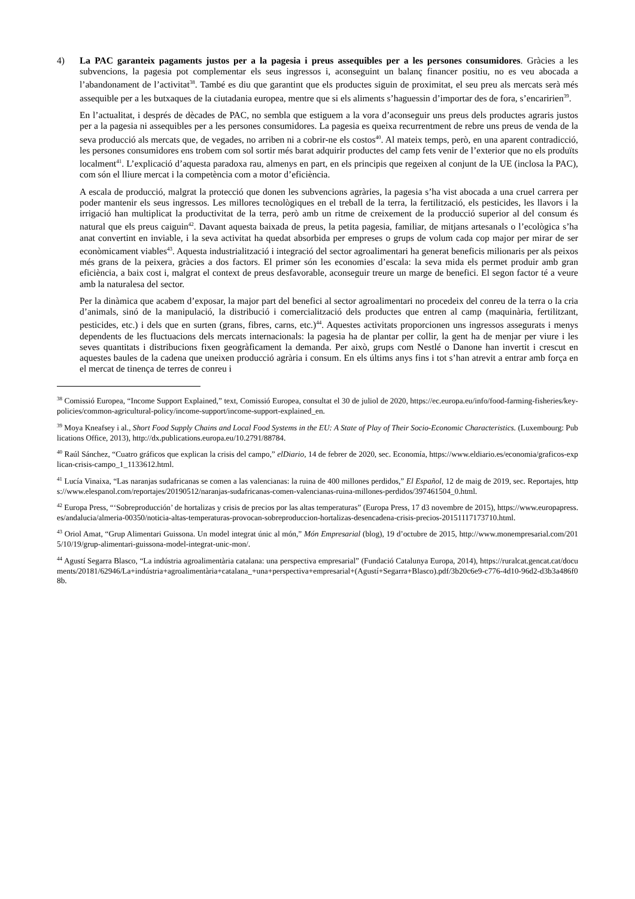4) La PAC garanteix pagaments justos per a la pagesia i preus assequibles per a les persones consumidores. Gràcies a les subvencions, la pagesia pot complementar els seus ingressos i, aconseguint un balanç financer positiu, no es veu abocada a l’abandonament de l’activitat<sup>38</sup>. També es diu que garantint que els productes siguin de proximitat, el seu preu als mercats serà més assequible per a les butxaques de la ciutadania europea, mentre que si els aliments s’haguessin d’importar des de fora, s’encaririen<sup>39</sup>.
En l’actualitat, i després de dècades de PAC, no sembla que estiguem a la vora d’aconseguir uns preus dels productes agraris justos per a la pagesia ni assequibles per a les persones consumidores. La pagesia es queixa recurrentment de rebre uns preus de venda de la seva producció als mercats que, de vegades, no arriben ni a cobrir-ne els costos<sup>40</sup>. Al mateix temps, però, en una aparent contradicció, les persones consumidores ens trobem com sol sortir més barat adquirir productes del camp fets venir de l’exterior que no els produïts localment<sup>41</sup>. L’explicació d’aquesta paradoxa rau, almenys en part, en els principis que regeixen al conjunt de la UE (inclosa la PAC), com són el lliure mercat i la competència com a motor d’eficiència.
A escala de producció, malgrat la protecció que donen les subvencions agràries, la pagesia s’ha vist abocada a una cruel carrera per poder mantenir els seus ingressos. Les millores tecnològiques en el treball de la terra, la fertilització, els pesticides, les llavors i la irrigació han multiplicat la productivitat de la terra, però amb un ritme de creixement de la producció superior al del consum és natural que els preus caiguin<sup>42</sup>. Davant aquesta baixada de preus, la petita pagesia, familiar, de mitjans artesanals o l’ecològica s’ha anat convertint en inviable, i la seva activitat ha quedat absorbida per empreses o grups de volum cada cop major per mirar de ser econòmicament viables<sup>43</sup>. Aquesta industrialització i integració del sector agroalimentari ha generat beneficis milionaris per als peixos més grans de la peixera, gràcies a dos factors. El primer són les economies d’escala: la seva mida els permet produir amb gran eficiència, a baix cost i, malgrat el context de preus desfavorable, aconseguir treure un marge de benefici. El segon factor té a veure amb la naturalesa del sector.
Per la dinàmica que acabem d’exposar, la major part del benefici al sector agroalimentari no procedeix del conreu de la terra o la cria d’animals, sinó de la manipulació, la distribució i comercialització dels productes que entren al camp (maquinària, fertilitzant, pesticides, etc.) i dels que en surten (grans, fibres, carns, etc.)<sup>44</sup>. Aquestes activitats proporcionen uns ingressos assegurats i menys dependents de les fluctuacions dels mercats internacionals: la pagesia ha de plantar per collir, la gent ha de menjar per viure i les seves quantitats i distribucions fixen geogràficament la demanda. Per això, grups com Nestlé o Danone han invertit i crescut en aquestes baules de la cadena que uneixen producció agrària i consum. En els últims anys fins i tot s’han atrevit a entrar amb força en el mercat de tinença de terres de conreu i
<sup>38</sup> Comissió Europea, “Income Support Explained,” text, Comissió Europea, consultat el 30 de juliol de 2020, https://ec.europa.eu/info/food-farming-fisheries/key-policies/common-agricultural-policy/income-support/income-support-explained_en.
<sup>39</sup> Moya Kneafsey i al., Short Food Supply Chains and Local Food Systems in the EU: A State of Play of Their Socio-Economic Characteristics. (Luxembourg: Publications Office, 2013), http://dx.publications.europa.eu/10.2791/88784.
<sup>40</sup> Raúl Sánchez, “Cuatro gráficos que explican la crisis del campo,” elDiario, 14 de febrer de 2020, sec. Economía, https://www.eldiario.es/economia/graficos-explican-crisis-campo_1_1133612.html.
<sup>41</sup> Lucía Vinaixa, “Las naranjas sudafricanas se comen a las valencianas: la ruina de 400 millones perdidos,” El Español, 12 de maig de 2019, sec. Reportajes, https://www.elespanol.com/reportajes/20190512/naranjas-sudafricanas-comen-valencianas-ruina-millones-perdidos/397461504_0.html.
<sup>42</sup> Europa Press, “‘Sobreproducción’ de hortalizas y crisis de precios por las altas temperaturas” (Europa Press, 17 d3 novembre de 2015), https://www.europapress.es/andalucia/almeria-00350/noticia-altas-temperaturas-provocan-sobreproduccion-hortalizas-desencadena-crisis-precios-20151117173710.html.
<sup>43</sup> Oriol Amat, “Grup Alimentari Guissona. Un model integrat únic al món,” Món Empresarial (blog), 19 d’octubre de 2015, http://www.monempresarial.com/2015/10/19/grup-alimentari-guissona-model-integrat-unic-mon/.
<sup>44</sup> Agustí Segarra Blasco, “La indústria agroalimentària catalana: una perspectiva empresarial” (Fundació Catalunya Europa, 2014), https://ruralcat.gencat.cat/documents/20181/62946/La+indústria+agroalimentària+catalana_+una+perspectiva+empresarial+(Agustí+Segarra+Blasco).pdf/3b20c6e9-c776-4d10-96d2-d3b3a486f08b.